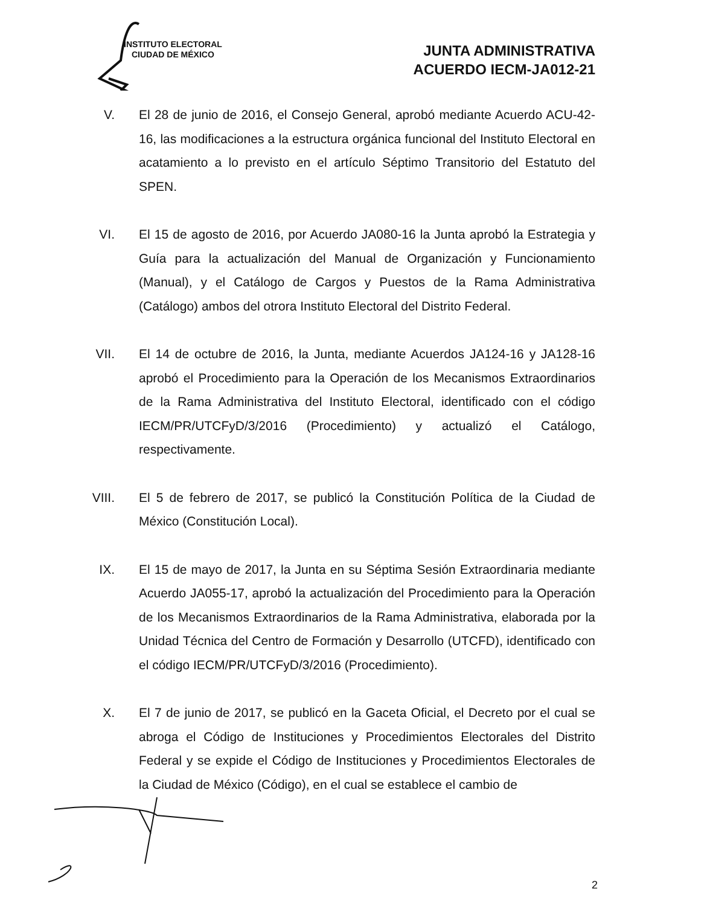INSTITUTO ELECTORAL
CIUDAD DE MÉXICO
JUNTA ADMINISTRATIVA
ACUERDO IECM-JA012-21
V. El 28 de junio de 2016, el Consejo General, aprobó mediante Acuerdo ACU-42-16, las modificaciones a la estructura orgánica funcional del Instituto Electoral en acatamiento a lo previsto en el artículo Séptimo Transitorio del Estatuto del SPEN.
VI. El 15 de agosto de 2016, por Acuerdo JA080-16 la Junta aprobó la Estrategia y Guía para la actualización del Manual de Organización y Funcionamiento (Manual), y el Catálogo de Cargos y Puestos de la Rama Administrativa (Catálogo) ambos del otrora Instituto Electoral del Distrito Federal.
VII. El 14 de octubre de 2016, la Junta, mediante Acuerdos JA124-16 y JA128-16 aprobó el Procedimiento para la Operación de los Mecanismos Extraordinarios de la Rama Administrativa del Instituto Electoral, identificado con el código IECM/PR/UTCFyD/3/2016 (Procedimiento) y actualizó el Catálogo, respectivamente.
VIII. El 5 de febrero de 2017, se publicó la Constitución Política de la Ciudad de México (Constitución Local).
IX. El 15 de mayo de 2017, la Junta en su Séptima Sesión Extraordinaria mediante Acuerdo JA055-17, aprobó la actualización del Procedimiento para la Operación de los Mecanismos Extraordinarios de la Rama Administrativa, elaborada por la Unidad Técnica del Centro de Formación y Desarrollo (UTCFD), identificado con el código IECM/PR/UTCFyD/3/2016 (Procedimiento).
X. El 7 de junio de 2017, se publicó en la Gaceta Oficial, el Decreto por el cual se abroga el Código de Instituciones y Procedimientos Electorales del Distrito Federal y se expide el Código de Instituciones y Procedimientos Electorales de la Ciudad de México (Código), en el cual se establece el cambio de
2